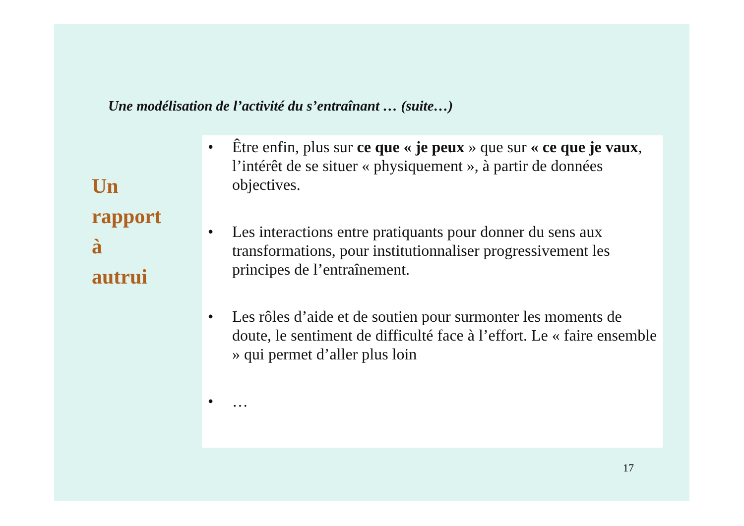Une modélisation de l’activité du s’entraînant … (suite…)
Un
rapport
à
autrui
• Être enfin, plus sur ce que « je peux » que sur « ce que je vaux, l’intérêt de se situer « physiquement », à partir de données objectives.
• Les interactions entre pratiquants pour donner du sens aux transformations, pour institutionnaliser progressivement les principes de l’entraînement.
• Les rôles d’aide et de soutien pour surmonter les moments de doute, le sentiment de difficulté face à l’effort. Le « faire ensemble » qui permet d’aller plus loin
• …
17